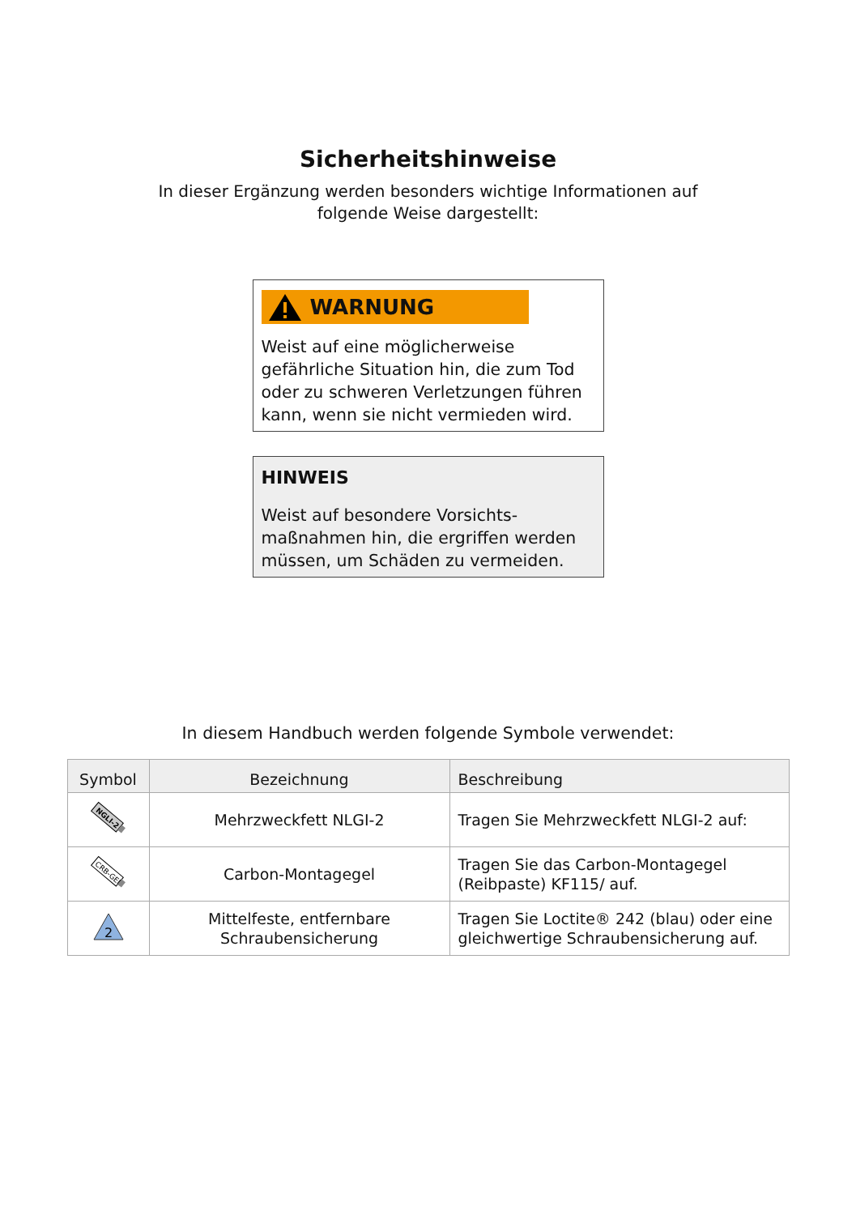Sicherheitshinweise
In dieser Ergänzung werden besonders wichtige Informationen auf
folgende Weise dargestellt:
WARNUNG
Weist auf eine möglicherweise gefährliche Situation hin, die zum Tod oder zu schweren Verletzungen führen kann, wenn sie nicht vermieden wird.
HINWEIS
Weist auf besondere Vorsichts-maßnahmen hin, die ergriffen werden müssen, um Schäden zu vermeiden.
In diesem Handbuch werden folgende Symbole verwendet:
| Symbol | Bezeichnung | Beschreibung |
| --- | --- | --- |
| NGLI-2 | Mehrzweckfett NLGI-2 | Tragen Sie Mehrzweckfett NLGI-2 auf: |
| CRB-GEL | Carbon-Montagegel | Tragen Sie das Carbon-Montagegel (Reibpaste) KF115/ auf. |
| 2 | Mittelfeste, entfernbare Schraubensicherung | Tragen Sie Loctite® 242 (blau) oder eine gleichwertige Schraubensicherung auf. |